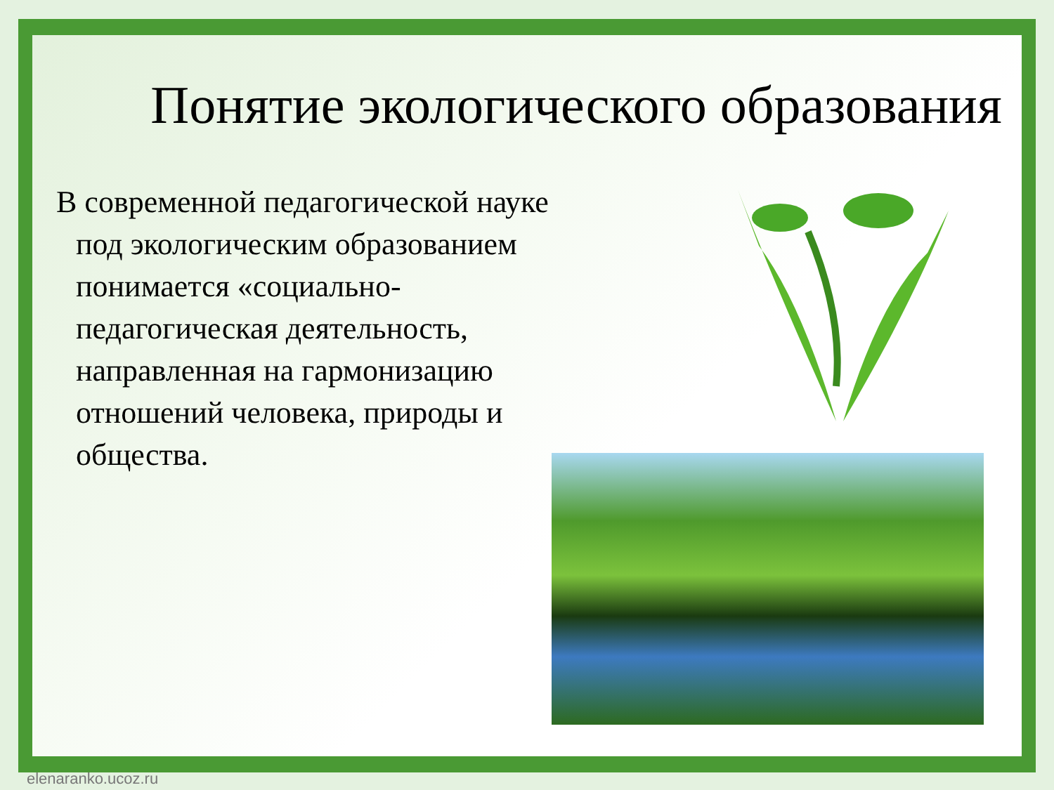Понятие экологического образования
В современной педагогической науке под экологическим образованием понимается «социально-педагогическая деятельность, направленная на гармонизацию отношений человека, природы и общества.
elenaranko.ucoz.ru